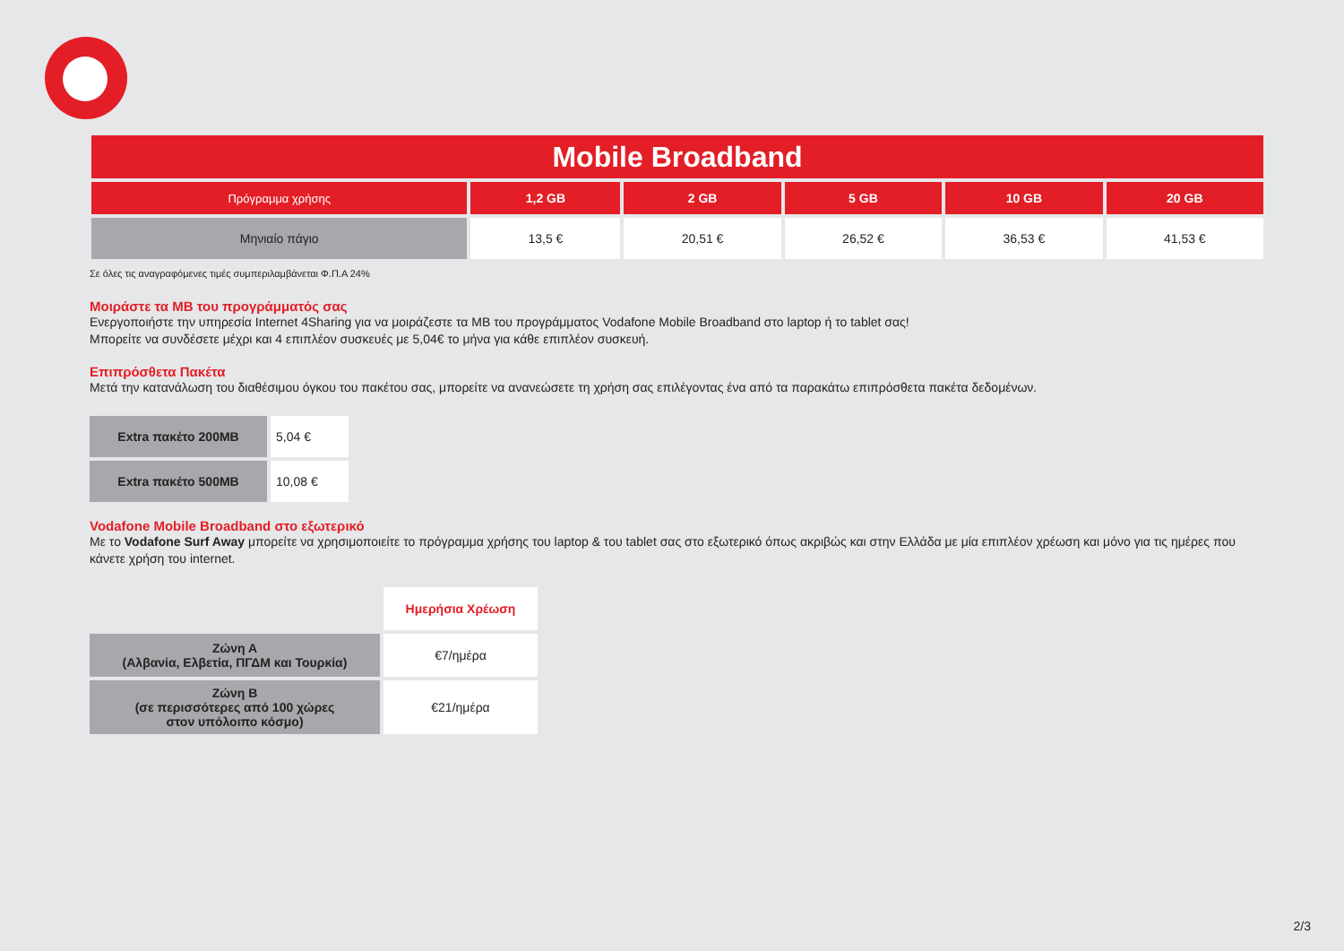| Mobile Broadband | | | | | |
| --- | --- | --- | --- | --- | --- |
| Πρόγραμμα χρήσης | 1,2 GB | 2 GB | 5 GB | 10 GB | 20 GB |
| Μηνιαίο πάγιο | 13,5 € | 20,51 € | 26,52 € | 36,53 € | 41,53 € |
Σε όλες τις αναγραφόμενες τιμές συμπεριλαμβάνεται Φ.Π.Α 24%
Μοιράστε τα MB του προγράμματός σας
Ενεργοποιήστε την υπηρεσία Internet 4Sharing για να μοιράζεστε τα MB του προγράμματος Vodafone Mobile Broadband στο laptop ή το tablet σας!
Μπορείτε να συνδέσετε μέχρι και 4 επιπλέον συσκευές με 5,04€ το μήνα για κάθε επιπλέον συσκευή.
Επιπρόσθετα Πακέτα
Μετά την κατανάλωση του διαθέσιμου όγκου του πακέτου σας, μπορείτε να ανανεώσετε τη χρήση σας επιλέγοντας ένα από τα παρακάτω επιπρόσθετα πακέτα δεδομένων.
| Extra πακέτο 200MB | 5,04 € |
| Extra πακέτο 500MB | 10,08 € |
Vodafone Mobile Broadband στο εξωτερικό
Με το Vodafone Surf Away μπορείτε να χρησιμοποιείτε το πρόγραμμα χρήσης του laptop & του tablet σας στο εξωτερικό όπως ακριβώς και στην Ελλάδα με μία επιπλέον χρέωση και μόνο για τις ημέρες που κάνετε χρήση του internet.
| | Ημερήσια Χρέωση |
| Ζώνη Α (Αλβανία, Ελβετία, ΠΓΔΜ και Τουρκία) | €7/ημέρα |
| Ζώνη Β (σε περισσότερες από 100 χώρες στον υπόλοιπο κόσμο) | €21/ημέρα |
2/3